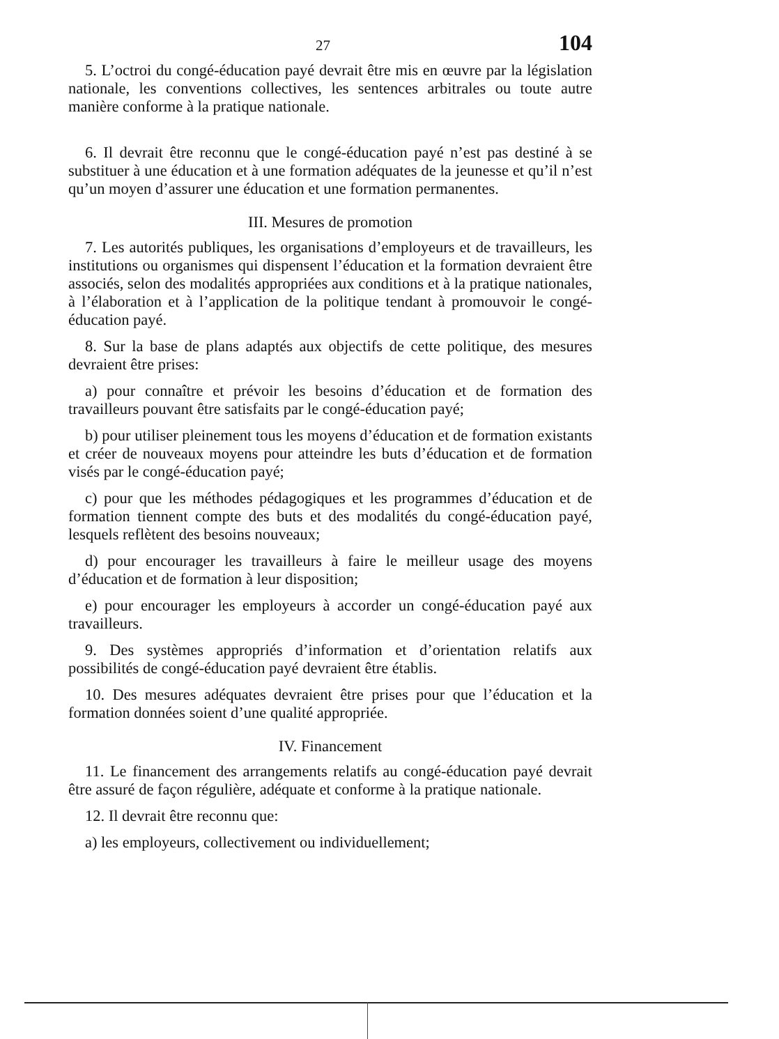27 104
5. L’octroi du congé-éducation payé devrait être mis en œuvre par la législation nationale, les conventions collectives, les sentences arbitrales ou toute autre manière conforme à la pratique nationale.
6. Il devrait être reconnu que le congé-éducation payé n’est pas destiné à se substituer à une éducation et à une formation adéquates de la jeunesse et qu’il n’est qu’un moyen d’assurer une éducation et une formation permanentes.
III. Mesures de promotion
7. Les autorités publiques, les organisations d’employeurs et de travailleurs, les institutions ou organismes qui dispensent l’éducation et la formation devraient être associés, selon des modalités appropriées aux conditions et à la pratique nationales, à l’élaboration et à l’application de la politique tendant à promouvoir le congé-éducation payé.
8. Sur la base de plans adaptés aux objectifs de cette politique, des mesures devraient être prises:
a) pour connaître et prévoir les besoins d’éducation et de formation des travailleurs pouvant être satisfaits par le congé-éducation payé;
b) pour utiliser pleinement tous les moyens d’éducation et de formation existants et créer de nouveaux moyens pour atteindre les buts d’éducation et de formation visés par le congé-éducation payé;
c) pour que les méthodes pédagogiques et les programmes d’éducation et de formation tiennent compte des buts et des modalités du congé-éducation payé, lesquels reflètent des besoins nouveaux;
d) pour encourager les travailleurs à faire le meilleur usage des moyens d’éducation et de formation à leur disposition;
e) pour encourager les employeurs à accorder un congé-éducation payé aux travailleurs.
9. Des systèmes appropriés d’information et d’orientation relatifs aux possibilités de congé-éducation payé devraient être établis.
10. Des mesures adéquates devraient être prises pour que l’éducation et la formation données soient d’une qualité appropriée.
IV. Financement
11. Le financement des arrangements relatifs au congé-éducation payé devrait être assuré de façon régulière, adéquate et conforme à la pratique nationale.
12. Il devrait être reconnu que:
a) les employeurs, collectivement ou individuellement;